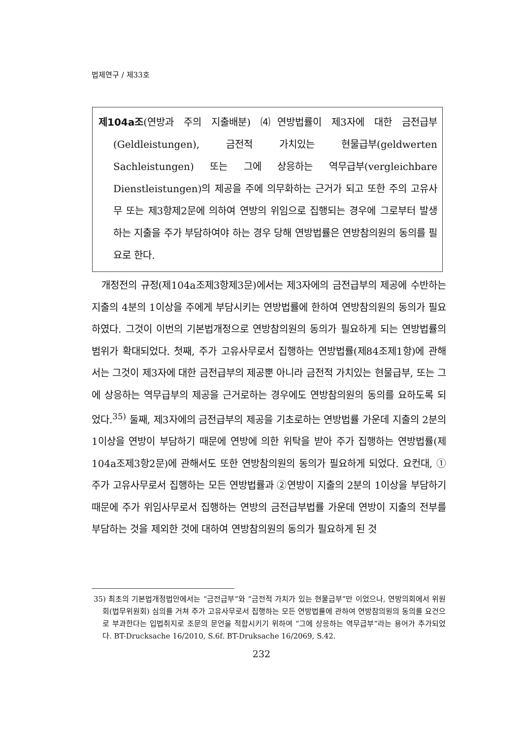법제연구 / 제33호
제104a조(연방과 주의 지출배분) ⑷연방법률이 제3자에 대한 금전급부(Geldleistungen), 금전적 가치있는 현물급부(geldwerten Sachleistungen) 또는 그에 상응하는 역무급부(vergleichbare Dienstleistungen)의 제공을 주에 의무화하는 근거가 되고 또한 주의 고유사무 또는 제3항제2문에 의하여 연방의 위임으로 집행되는 경우에 그로부터 발생하는 지출을 주가 부담하여야 하는 경우 당해 연방법률은 연방참의원의 동의를 필요로 한다.
개정전의 규정(제104a조제3항제3문)에서는 제3자에의 금전급부의 제공에 수반하는 지출의 4분의 1이상을 주에게 부담시키는 연방법률에 한하여 연방참의원의 동의가 필요하였다. 그것이 이번의 기본법개정으로 연방참의원의 동의가 필요하게 되는 연방법률의 범위가 확대되었다. 첫째, 주가 고유사무로서 집행하는 연방법률(제84조제1항)에 관해서는 그것이 제3자에 대한 금전급부의 제공뿐 아니라 금전적 가치있는 현물급부, 또는 그에 상응하는 역무급부의 제공을 근거로하는 경우에도 연방참의원의 동의를 요하도록 되었다.<sup>35)</sup> 둘째, 제3자에의 금전급부의 제공을 기초로하는 연방법률 가운데 지출의 2분의 1이상을 연방이 부담하기 때문에 연방에 의한 위탁을 받아 주가 집행하는 연방법률(제104a조제3항2문)에 관해서도 또한 연방참의원의 동의가 필요하게 되었다. 요컨대, ①주가 고유사무로서 집행하는 모든 연방법률과 ②연방이 지출의 2분의 1이상을 부담하기 때문에 주가 위임사무로서 집행하는 연방의 금전급부법률 가운데 연방이 지출의 전부를 부담하는 것을 제외한 것에 대하여 연방참의원의 동의가 필요하게 된 것
35) 최초의 기본법개정법안에서는 “금전급부”와 “금전적 가치가 있는 현물급부”만 이었으나, 연방의회에서 위원회(법무위원회) 심의를 거쳐 주가 고유사무로서 집행하는 모든 연방법률에 관하여 연방참의원의 동의를 요건으로 부과한다는 입법취지로 조문의 문언을 적합시키기 위하여 “그에 상응하는 역무급부”라는 용어가 추가되었다. BT-Drucksache 16/2010, S.6f. BT-Druksache 16/2069, S.42.
232